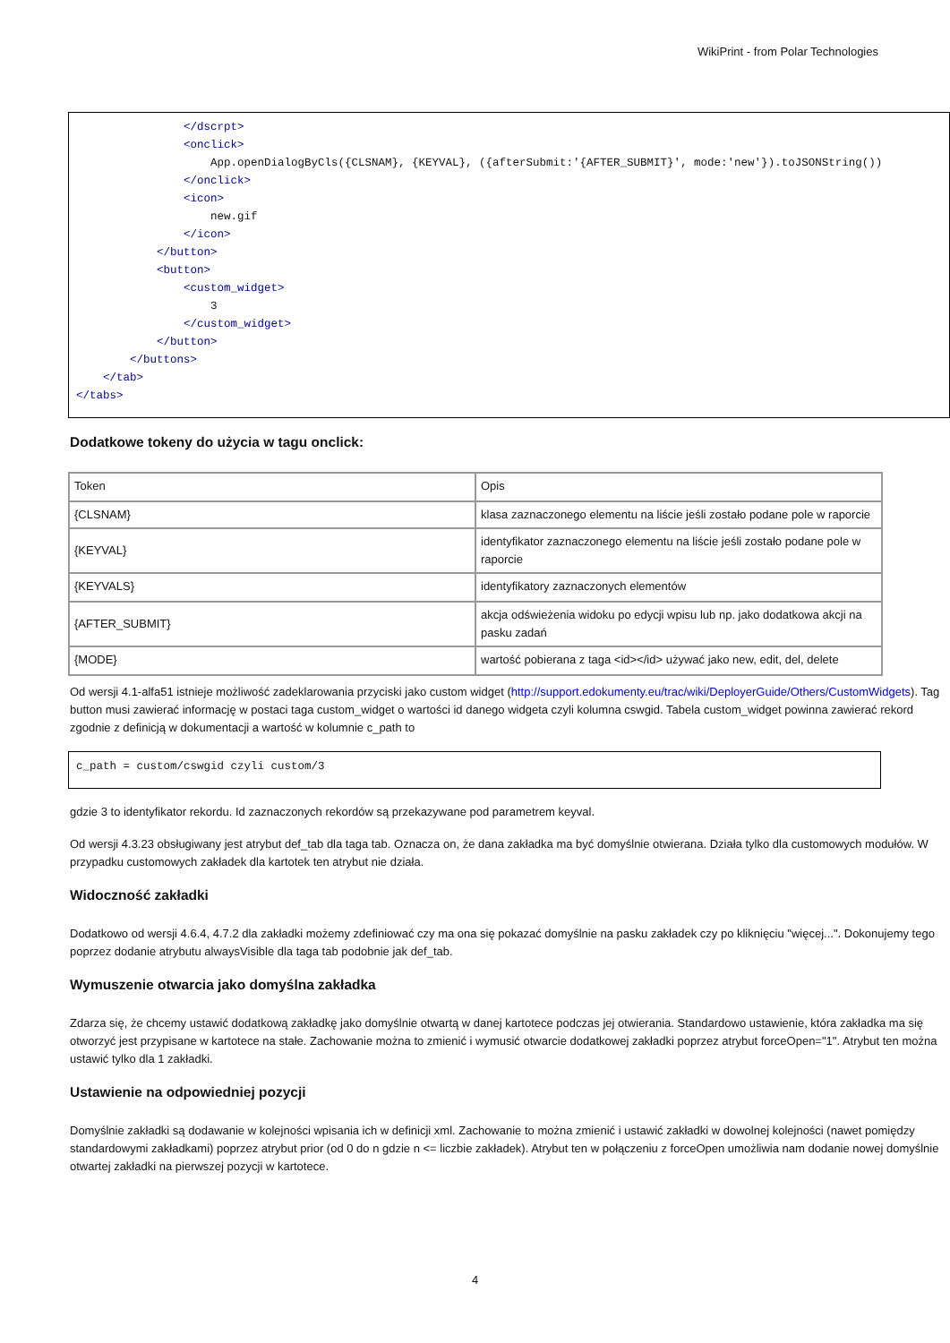WikiPrint - from Polar Technologies
                </dscrpt>
                <onclick>
                    App.openDialogByCls({CLSNAM}, {KEYVAL}, ({afterSubmit:'{AFTER_SUBMIT}', mode:'new'}).toJSONString())
                </onclick>
                <icon>
                    new.gif
                </icon>
            </button>
            <button>
                <custom_widget>
                    3
                </custom_widget>
            </button>
        </buttons>
    </tab>
</tabs>
Dodatkowe tokeny do użycia w tagu onclick:
| Token | Opis |
| {CLSNAM} | klasa zaznaczonego elementu na liście jeśli zostało podane pole w raporcie |
| {KEYVAL} | identyfikator zaznaczonego elementu na liście jeśli zostało podane pole w raporcie |
| {KEYVALS} | identyfikatory zaznaczonych elementów |
| {AFTER_SUBMIT} | akcja odświeżenia widoku po edycji wpisu lub np. jako dodatkowa akcji na pasku zadań |
| {MODE} | wartość pobierana z taga <id></id> używać jako new, edit, del, delete |
Od wersji 4.1-alfa51 istnieje możliwość zadeklarowania przyciski jako custom widget (http://support.edokumenty.eu/trac/wiki/DeployerGuide/Others/CustomWidgets). Tag button musi zawierać informację w postaci taga custom_widget o wartości id danego widgeta czyli kolumna cswgid. Tabela custom_widget powinna zawierać rekord zgodnie z definicją w dokumentacji a wartość w kolumnie c_path to
c_path = custom/cswgid czyli custom/3
gdzie 3 to identyfikator rekordu. Id zaznaczonych rekordów są przekazywane pod parametrem keyval.
Od wersji 4.3.23 obsługiwany jest atrybut def_tab dla taga tab. Oznacza on, że dana zakładka ma być domyślnie otwierana. Działa tylko dla customowych modułów. W przypadku customowych zakładek dla kartotek ten atrybut nie działa.
Widoczność zakładki
Dodatkowo od wersji 4.6.4, 4.7.2 dla zakładki możemy zdefiniować czy ma ona się pokazać domyślnie na pasku zakładek czy po kliknięciu "więcej...". Dokonujemy tego poprzez dodanie atrybutu alwaysVisible dla taga tab podobnie jak def_tab.
Wymuszenie otwarcia jako domyślna zakładka
Zdarza się, że chcemy ustawić dodatkową zakładkę jako domyślnie otwartą w danej kartotece podczas jej otwierania. Standardowo ustawienie, która zakładka ma się otworzyć jest przypisane w kartotece na stałe. Zachowanie można to zmienić i wymusić otwarcie dodatkowej zakładki poprzez atrybut forceOpen="1". Atrybut ten można ustawić tylko dla 1 zakładki.
Ustawienie na odpowiedniej pozycji
Domyślnie zakładki są dodawanie w kolejności wpisania ich w definicji xml. Zachowanie to można zmienić i ustawić zakładki w dowolnej kolejności (nawet pomiędzy standardowymi zakładkami) poprzez atrybut prior (od 0 do n gdzie n <= liczbie zakładek). Atrybut ten w połączeniu z forceOpen umożliwia nam dodanie nowej domyślnie otwartej zakładki na pierwszej pozycji w kartotece.
4